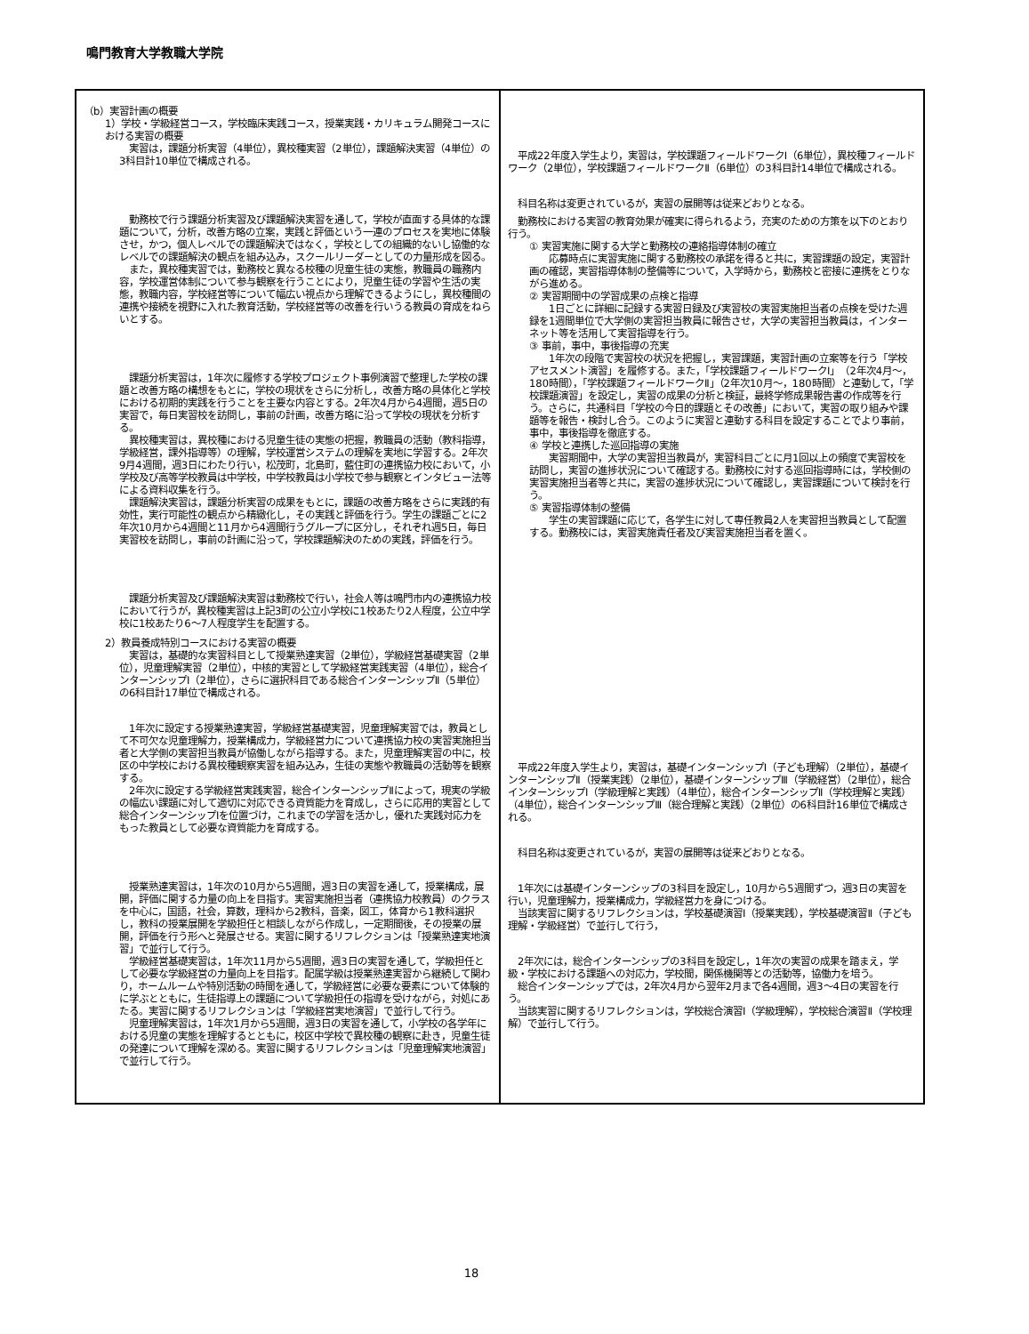鳴門教育大学教職大学院
| （b）実習計画の概要 1）学校・学級経営コース，学校臨床実践コース，授業実践・カリキュラム開発コースにおける実習の概要 実習は，課題分析実習（4単位），異校種実習（2単位），課題解決実習（4単位）の3科目計10単位で構成される。 勤務校で行う課題分析実習及び課題解決実習を通して，学校が直面する具体的な課題について，分析，改善方略の立案，実践と評価という一連のプロセスを実地に体験させ，かつ，個人レベルでの課題解決ではなく，学校としての組織的ないし協働的なレベルでの課題解決の観点を組み込み，スクールリーダーとしての力量形成を図る。 また，異校種実習では，勤務校と異なる校種の児童生徒の実態，教職員の職務内容，学校運営体制について参与観察を行うことにより，児童生徒の学習や生活の実態，教職内容，学校経営等について幅広い視点から理解できるようにし，異校種間の連携や接続を視野に入れた教育活動，学校経営等の改善を行いうる教員の育成をねらいとする。 課題分析実習は，1年次に履修する学校プロジェクト事例演習で整理した学校の課題と改善方略の構想をもとに，学校の現状をさらに分析し，改善方略の具体化と学校における初期的実践を行うことを主要な内容とする。2年次4月から4週間，週5日の実習で，毎日実習校を訪問し，事前の計画，改善方略に沿って学校の現状を分析する。 異校種実習は，異校種における児童生徒の実態の把握，教職員の活動（教科指導，学級経営，課外指導等）の理解，学校運営システムの理解を実地に学習する。2年次9月4週間，週3日にわたり行い，松茂町，北島町，藍住町の連携協力校において，小学校及び高等学校教員は中学校，中学校教員は小学校で参与観察とインタビュー法等による資料収集を行う。 課題解決実習は，課題分析実習の成果をもとに，課題の改善方略をさらに実践的有効性，実行可能性の観点から精緻化し，その実践と評価を行う。学生の課題ごとに2年次10月から4週間と11月から4週間行うグループに区分し，それぞれ週5日，毎日実習校を訪問し，事前の計画に沿って，学校課題解決のための実践，評価を行う。 課題分析実習及び課題解決実習は勤務校で行い，社会人等は鳴門市内の連携協力校において行うが，異校種実習は上記3町の公立小学校に1校あたり2人程度，公立中学校に1校あたり6～7人程度学生を配置する。 2）教員養成特別コースにおける実習の概要 実習は，基礎的な実習科目として授業熟達実習（2単位），学級経営基礎実習（2単位），児童理解実習（2単位），中核的実習として学級経営実践実習（4単位），総合インターンシップⅠ（2単位），さらに選択科目である総合インターンシップⅡ（5単位）の6科目計17単位で構成される。 1年次に設定する授業熟達実習，学級経営基礎実習，児童理解実習では，教員として不可欠な児童理解力，授業構成力，学級経営力について連携協力校の実習実施担当者と大学側の実習担当教員が協働しながら指導する。また，児童理解実習の中に，校区の中学校における異校種観察実習を組み込み，生徒の実態や教職員の活動等を観察する。 2年次に設定する学級経営実践実習，総合インターンシップⅡによって，現実の学級の幅広い課題に対して適切に対応できる資質能力を育成し，さらに応用的実習として総合インターンシップⅠを位置づけ，これまでの学習を活かし，優れた実践対応力をもった教員として必要な資質能力を育成する。 授業熟達実習は，1年次の10月から5週間，週3日の実習を通して，授業構成，展開，評価に関する力量の向上を目指す。実習実施担当者（連携協力校教員）のクラスを中心に，国語，社会，算数，理科から2教科，音楽，図工，体育から1教科選択し，教科の授業展開を学級担任と相談しながら作成し，一定期間後，その授業の展開，評価を行う形へと発展させる。実習に関するリフレクションは「授業熟達実地演習」で並行して行う。 学級経営基礎実習は，1年次11月から5週間，週3日の実習を通して，学級担任として必要な学級経営の力量向上を目指す。配属学級は授業熟達実習から継続して関わり，ホームルームや特別活動の時間を通して，学級経営に必要な要素について体験的に学ぶとともに，生徒指導上の課題について学級担任の指導を受けながら，対処にあたる。実習に関するリフレクションは「学級経営実地演習」で並行して行う。 児童理解実習は，1年次1月から5週間，週3日の実習を通して，小学校の各学年における児童の実態を理解するとともに，校区中学校で異校種の観察に赴き，児童生徒の発達について理解を深める。実習に関するリフレクションは「児童理解実地演習」で並行して行う。 | 平成22年度入学生より，実習は，学校課題フィールドワークⅠ（6単位），異校種フィールドワーク（2単位），学校課題フィールドワークⅡ（6単位）の3科目計14単位で構成される。 科目名称は変更されているが，実習の展開等は従来どおりとなる。 勤務校における実習の教育効果が確実に得られるよう，充実のための方策を以下のとおり行う。 ① 実習実施に関する大学と勤務校の連絡指導体制の確立 応募時点に実習実施に関する勤務校の承諾を得ると共に，実習課題の設定，実習計画の確認，実習指導体制の整備等について，入学時から，勤務校と密接に連携をとりながら進める。 ② 実習期間中の学習成果の点検と指導 1日ごとに詳細に記録する実習日録及び実習校の実習実施担当者の点検を受けた週録を1週間単位で大学側の実習担当教員に報告させ，大学の実習担当教員は，インターネット等を活用して実習指導を行う。 ③ 事前，事中，事後指導の充実 1年次の段階で実習校の状況を把握し，実習課題，実習計画の立案等を行う「学校アセスメント演習」を履修する。また，「学校課題フィールドワークⅠ」（2年次4月～，180時間），「学校課題フィールドワークⅡ」（2年次10月～，180時間）と連動して，「学校課題演習」を設定し，実習の成果の分析と検証，最終学修成果報告書の作成等を行う。さらに，共通科目「学校の今日的課題とその改善」において，実習の取り組みや課題等を報告・検討し合う。このように実習と連動する科目を設定することでより事前，事中，事後指導を徹底する。 ④ 学校と連携した巡回指導の実施 実習期間中，大学の実習担当教員が，実習科目ごとに月1回以上の頻度で実習校を訪問し，実習の進捗状況について確認する。勤務校に対する巡回指導時には，学校側の実習実施担当者等と共に，実習の進捗状況について確認し，実習課題について検討を行う。 ⑤ 実習指導体制の整備 学生の実習課題に応じて，各学生に対して専任教員2人を実習担当教員として配置する。勤務校には，実習実施責任者及び実習実施担当者を置く。 平成22年度入学生より，実習は，基礎インターンシップⅠ（子ども理解）（2単位），基礎インターンシップⅡ（授業実践）（2単位），基礎インターンシップⅢ（学級経営）（2単位），総合インターンシップⅠ（学級理解と実践）（4単位），総合インターンシップⅡ（学校理解と実践）（4単位），総合インターンシップⅢ（総合理解と実践）（2単位）の6科目計16単位で構成される。 科目名称は変更されているが，実習の展開等は従来どおりとなる。 1年次には基礎インターンシップの3科目を設定し，10月から5週間ずつ，週3日の実習を行い，児童理解力，授業構成力，学級経営力を身につける。 当該実習に関するリフレクションは，学校基礎演習Ⅰ（授業実践），学校基礎演習Ⅱ（子ども理解・学級経営）で並行して行う， 2年次には，総合インターンシップの3科目を設定し，1年次の実習の成果を踏まえ，学級・学校における課題への対応力，学校間，関係機関等との活動等，協働力を培う。 総合インターンシップでは，2年次4月から翌年2月まで各4週間，週3～4日の実習を行う。 当該実習に関するリフレクションは，学校総合演習Ⅰ（学級理解），学校総合演習Ⅱ（学校理解）で並行して行う。 |
18